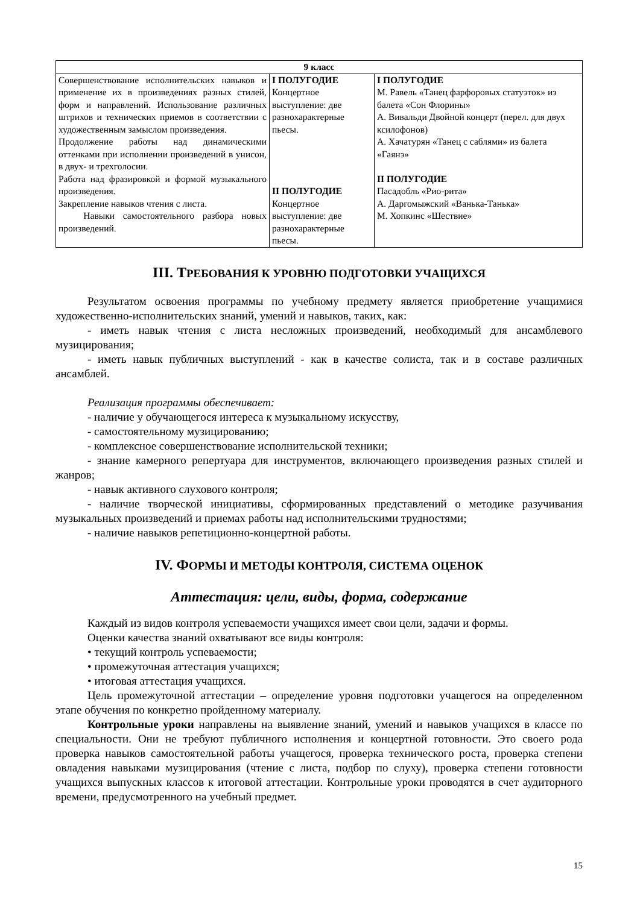| 9 класс | | |
| --- | --- | --- |
| Совершенствование исполнительских навыков и применение их в произведениях разных стилей, форм и направлений. Использование различных штрихов и технических приемов в соответствии с художественным замыслом произведения. Продолжение работы над динамическими оттенками при исполнении произведений в унисон, в двух- и трехголосии. Работа над фразировкой и формой музыкального произведения. Закрепление навыков чтения с листа. Навыки самостоятельного разбора новых произведений. | I ПОЛУГОДИЕ Концертное выступление: две разнохарактерные пьесы. II ПОЛУГОДИЕ Концертное выступление: две разнохарактерные пьесы. | I ПОЛУГОДИЕ М. Равель «Танец фарфоровых статуэток» из балета «Сон Флорины» А. Вивальди Двойной концерт (перел. для двух ксилофонов) А. Хачатурян «Танец с саблями» из балета «Гаянэ» II ПОЛУГОДИЕ Пасадобль «Рио-рита» А. Даргомыжский «Ванька-Танька» М. Хопкинс «Шествие» |
III. ТРЕБОВАНИЯ К УРОВНЮ ПОДГОТОВКИ УЧАЩИХСЯ
Результатом освоения программы по учебному предмету является приобретение учащимися художественно-исполнительских знаний, умений и навыков, таких, как:
- иметь навык чтения с листа несложных произведений, необходимый для ансамблевого музицирования;
- иметь навык публичных выступлений - как в качестве солиста, так и в составе различных ансамблей.
Реализация программы обеспечивает:
- наличие у обучающегося интереса к музыкальному искусству,
- самостоятельному музицированию;
- комплексное совершенствование исполнительской техники;
- знание камерного репертуара для инструментов, включающего произведения разных стилей и жанров;
- навык активного слухового контроля;
- наличие творческой инициативы, сформированных представлений о методике разучивания музыкальных произведений и приемах работы над исполнительскими трудностями;
- наличие навыков репетиционно-концертной работы.
IV. ФОРМЫ И МЕТОДЫ КОНТРОЛЯ, СИСТЕМА ОЦЕНОК
Аттестация: цели, виды, форма, содержание
Каждый из видов контроля успеваемости учащихся имеет свои цели, задачи и формы.
Оценки качества знаний охватывают все виды контроля:
• текущий контроль успеваемости;
• промежуточная аттестация учащихся;
• итоговая аттестация учащихся.
Цель промежуточной аттестации – определение уровня подготовки учащегося на определенном этапе обучения по конкретно пройденному материалу.
Контрольные уроки направлены на выявление знаний, умений и навыков учащихся в классе по специальности. Они не требуют публичного исполнения и концертной готовности. Это своего рода проверка навыков самостоятельной работы учащегося, проверка технического роста, проверка степени овладения навыками музицирования (чтение с листа, подбор по слуху), проверка степени готовности учащихся выпускных классов к итоговой аттестации. Контрольные уроки проводятся в счет аудиторного времени, предусмотренного на учебный предмет.
15